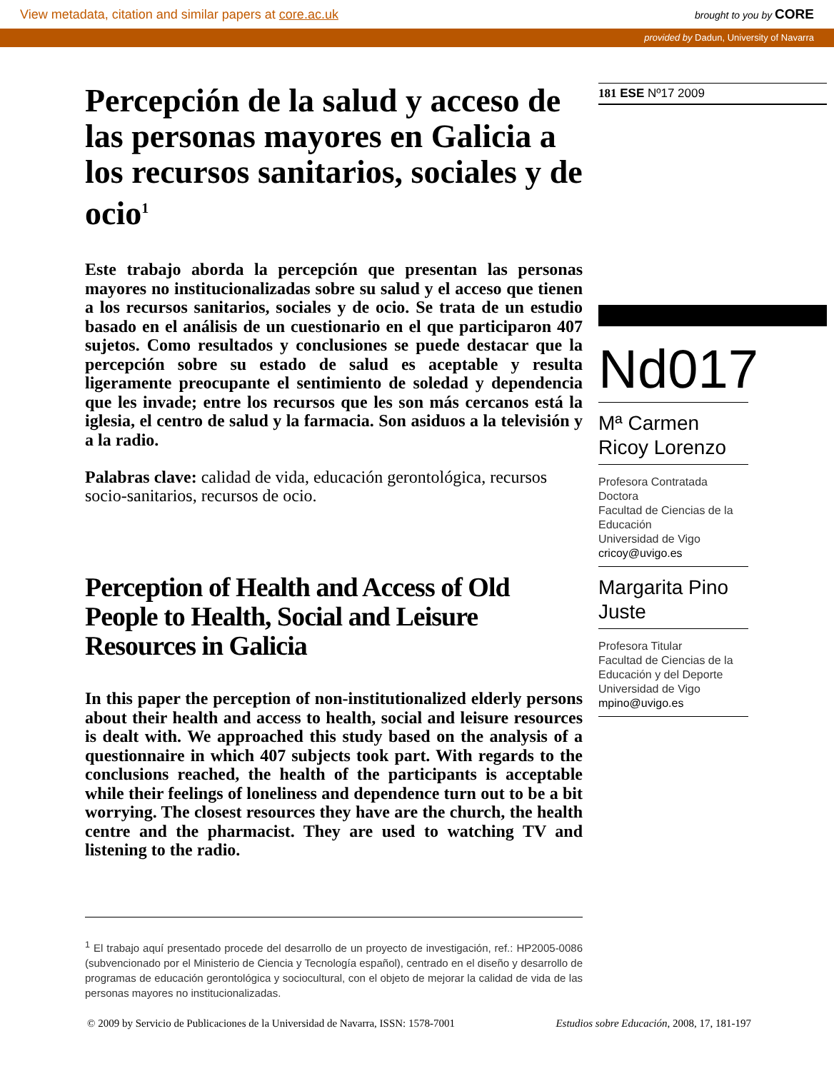View metadata, citation and similar papers at core.ac.uk brought to you by CORE
provided by Dadun, University of Navarra
Percepción de la salud y acceso de las personas mayores en Galicia a los recursos sanitarios, sociales y de ocio<sup>1</sup>
Este trabajo aborda la percepción que presentan las personas mayores no institucionalizadas sobre su salud y el acceso que tienen a los recursos sanitarios, sociales y de ocio. Se trata de un estudio basado en el análisis de un cuestionario en el que participaron 407 sujetos. Como resultados y conclusiones se puede destacar que la percepción sobre su estado de salud es aceptable y resulta ligeramente preocupante el sentimiento de soledad y dependencia que les invade; entre los recursos que les son más cercanos está la iglesia, el centro de salud y la farmacia. Son asiduos a la televisión y a la radio.
Palabras clave: calidad de vida, educación gerontológica, recursos socio-sanitarios, recursos de ocio.
Perception of Health and Access of Old People to Health, Social and Leisure Resources in Galicia
In this paper the perception of non-institutionalized elderly persons about their health and access to health, social and leisure resources is dealt with. We approached this study based on the analysis of a questionnaire in which 407 subjects took part. With regards to the conclusions reached, the health of the participants is acceptable while their feelings of loneliness and dependence turn out to be a bit worrying. The closest resources they have are the church, the health centre and the pharmacist. They are used to watching TV and listening to the radio.
<sup>1</sup> El trabajo aquí presentado procede del desarrollo de un proyecto de investigación, ref.: HP2005-0086 (subvencionado por el Ministerio de Ciencia y Tecnología español), centrado en el diseño y desarrollo de programas de educación gerontológica y sociocultural, con el objeto de mejorar la calidad de vida de las personas mayores no institucionalizadas.
181 ESE Nº17 2009
Nd017
Mª Carmen Ricoy Lorenzo
Profesora Contratada Doctora
Facultad de Ciencias de la Educación
Universidad de Vigo
cricoy@uvigo.es
Margarita Pino Juste
Profesora Titular
Facultad de Ciencias de la Educación y del Deporte
Universidad de Vigo
mpino@uvigo.es
© 2009 by Servicio de Publicaciones de la Universidad de Navarra, ISSN: 1578-7001 Estudios sobre Educación, 2008, 17, 181-197